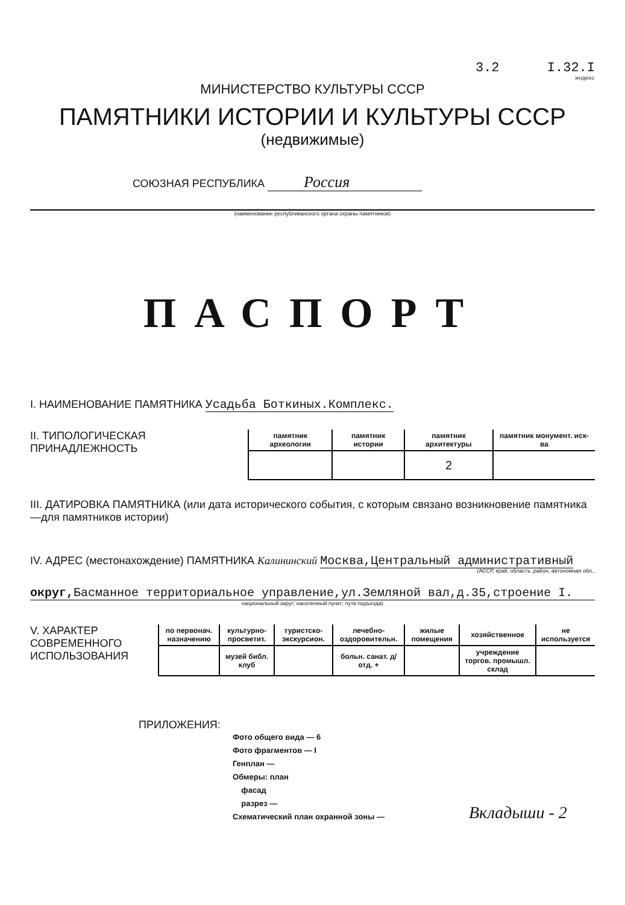3.2 I.32.I
индекс
МИНИСТЕРСТВО КУЛЬТУРЫ СССР
ПАМЯТНИКИ ИСТОРИИ И КУЛЬТУРЫ СССР
(недвижимые)
СОЮЗНАЯ РЕСПУБЛИКА Россия
(наименование республиканского органа охраны памятников)
ПАСПОРТ
I. НАИМЕНОВАНИЕ ПАМЯТНИКА Усадьба Боткиных.Комплекс.
II. ТИПОЛОГИЧЕСКАЯ ПРИНАДЛЕЖНОСТЬ
| памятник археологии | памятник истории | памятник архитектуры | памятник монумент. иск-ва |
| --- | --- | --- | --- |
| | | 2 | |
III. ДАТИРОВКА ПАМЯТНИКА (или дата исторического события, с которым связано возникновение памятника—для памятников истории)
IV. АДРЕС (местонахождение) ПАМЯТНИКА Калининский Москва,Центральный административный
(АССР, край, область, район, автономная обл.,
округ, Басманное территориальное управление,ул.Земляной вал,д.35,строение I.
национальный округ; населенный пункт; пути подъезда)
V. ХАРАКТЕР СОВРЕМЕННОГО ИСПОЛЬЗОВАНИЯ
| по первонач. назначению | культурно-просветит. | туристско-экскурсион. | лечебно-оздоровительн. | жилые помещения | хозяйственное | не используется |
| --- | --- | --- | --- | --- | --- | --- |
| | музей библ. клуб | | больн. санат. д/отд. + | | учреждение торгов. промышл. склад | |
ПРИЛОЖЕНИЯ:
Фото общего вида — 6
Фото фрагментов — I
Генплан —
Обмеры: план
фасад
разрез —
Схематический план охранной зоны —
Вкладыши - 2